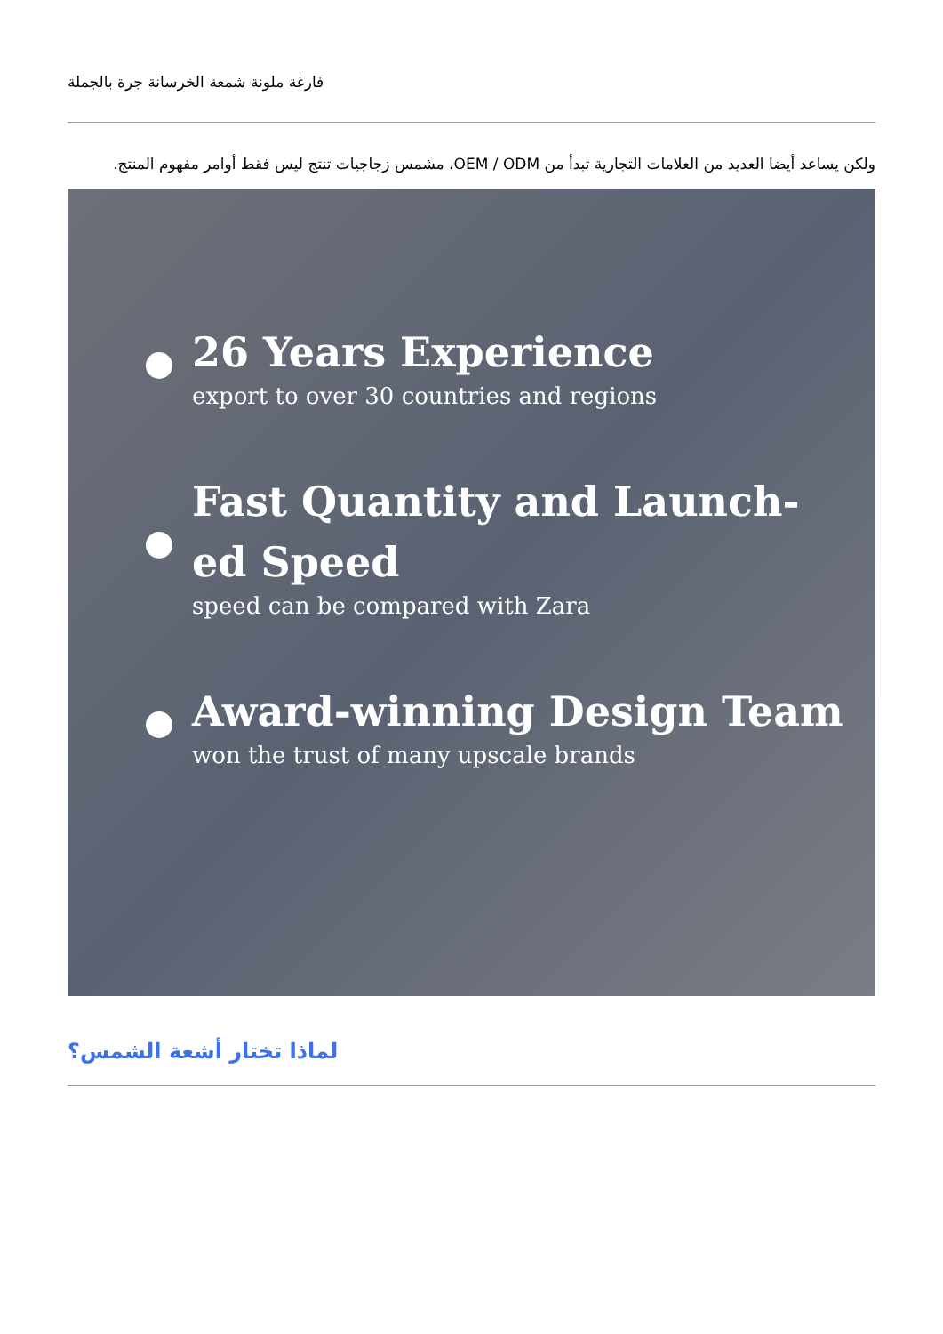فارغة ملونة شمعة الخرسانة جرة بالجملة
ولكن يساعد أيضا العديد من العلامات التجارية تبدأ من OEM / ODM، مشمس زجاجيات تنتج ليس فقط أوامر مفهوم المنتج.
26 Years Experience
export to over 30 countries and regions
Fast Quantity and Launch-
ed Speed
speed can be compared with Zara
Award-winning Design Team
won the trust of many upscale brands
لماذا تختار أشعة الشمس؟